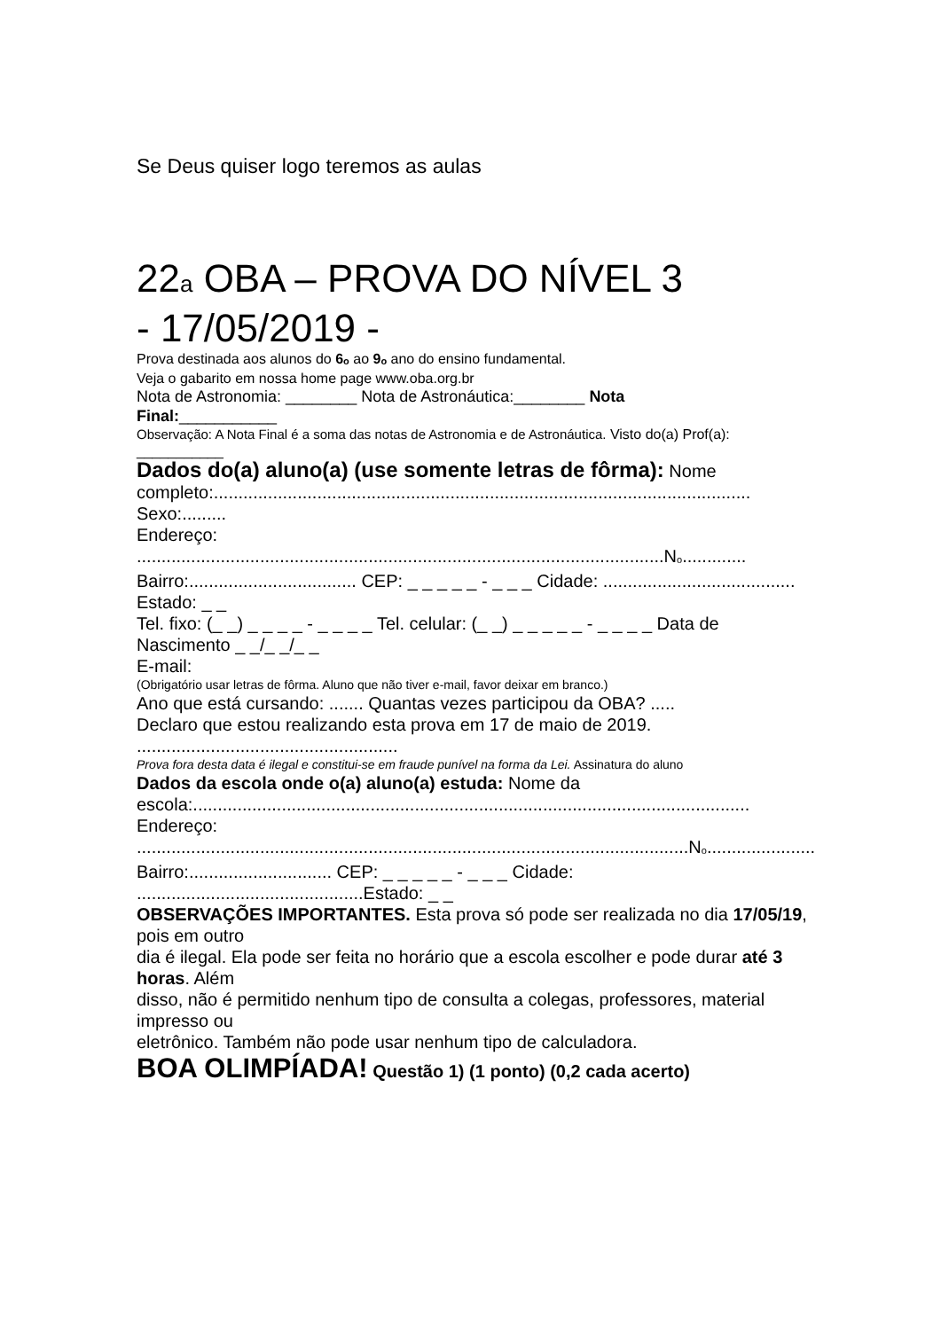Se Deus quiser logo teremos as aulas
22a OBA – PROVA DO NÍVEL 3
- 17/05/2019 -
Prova destinada aos alunos do 6<sub>o</sub> ao 9<sub>o</sub> ano do ensino fundamental.
Veja o gabarito em nossa home page www.oba.org.br
Nota de Astronomia: ________ Nota de Astronáutica:________ Nota
Final:___________
Observação: A Nota Final é a soma das notas de Astronomia e de Astronáutica. Visto do(a) Prof(a): ___________
Dados do(a) aluno(a) (use somente letras de fôrma): Nome completo:............................................................................................................. Sexo:.........
Endereço: ...........................................................................................................N<sub>o</sub>.............
Bairro:.................................. CEP: _ _ _ _ _ - _ _ _ Cidade: ....................................... Estado: _ _
Tel. fixo: (_ _) _ _ _ _ - _ _ _ _ Tel. celular: (_ _) _ _ _ _ _ - _ _ _ _ Data de Nascimento _ _/_ _/_ _
E-mail:
(Obrigatório usar letras de fôrma. Aluno que não tiver e-mail, favor deixar em branco.)
Ano que está cursando: ....... Quantas vezes participou da OBA? .....
Declaro que estou realizando esta prova em 17 de maio de 2019. .....................................................
Prova fora desta data é ilegal e constitui-se em fraude punível na forma da Lei. Assinatura do aluno
Dados da escola onde o(a) aluno(a) estuda: Nome da escola:.................................................................................................................
Endereço: ................................................................................................................N<sub>o</sub>......................
Bairro:............................. CEP: _ _ _ _ _ - _ _ _ Cidade: ..............................................Estado: _ _
OBSERVAÇÕES IMPORTANTES. Esta prova só pode ser realizada no dia 17/05/19, pois em outro
dia é ilegal. Ela pode ser feita no horário que a escola escolher e pode durar até 3 horas. Além
disso, não é permitido nenhum tipo de consulta a colegas, professores, material impresso ou
eletrônico. Também não pode usar nenhum tipo de calculadora.
BOA OLIMPÍADA! Questão 1) (1 ponto) (0,2 cada acerto)